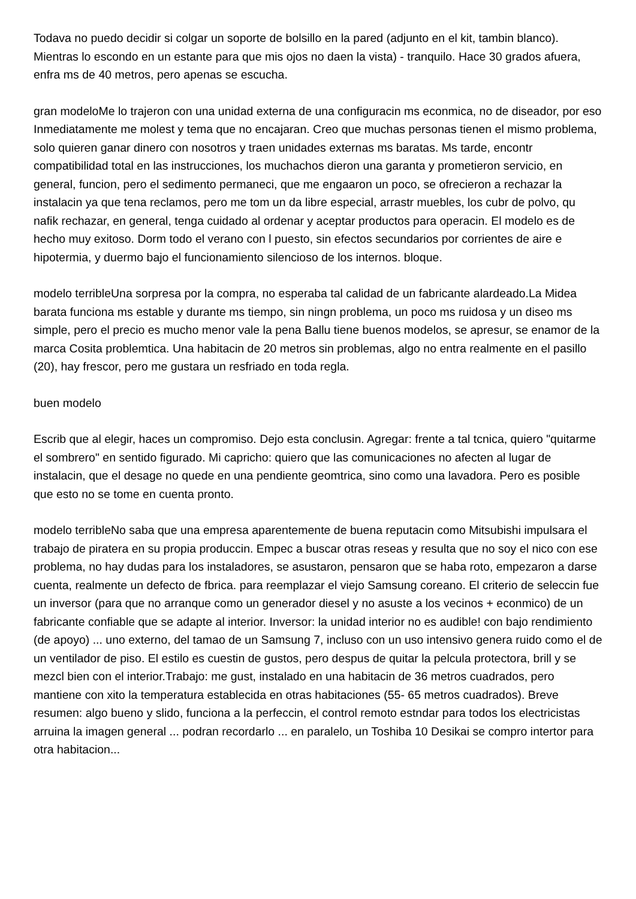Todava no puedo decidir si colgar un soporte de bolsillo en la pared (adjunto en el kit, tambin blanco). Mientras lo escondo en un estante para que mis ojos no daen la vista) - tranquilo. Hace 30 grados afuera, enfra ms de 40 metros, pero apenas se escucha.
gran modeloMe lo trajeron con una unidad externa de una configuracin ms econmica, no de diseador, por eso Inmediatamente me molest y tema que no encajaran. Creo que muchas personas tienen el mismo problema, solo quieren ganar dinero con nosotros y traen unidades externas ms baratas. Ms tarde, encontr compatibilidad total en las instrucciones, los muchachos dieron una garanta y prometieron servicio, en general, funcion, pero el sedimento permaneci, que me engaaron un poco, se ofrecieron a rechazar la instalacin ya que tena reclamos, pero me tom un da libre especial, arrastr muebles, los cubr de polvo, qu nafik rechazar, en general, tenga cuidado al ordenar y aceptar productos para operacin. El modelo es de hecho muy exitoso. Dorm todo el verano con l puesto, sin efectos secundarios por corrientes de aire e hipotermia, y duermo bajo el funcionamiento silencioso de los internos. bloque.
modelo terribleUna sorpresa por la compra, no esperaba tal calidad de un fabricante alardeado.La Midea barata funciona ms estable y durante ms tiempo, sin ningn problema, un poco ms ruidosa y un diseo ms simple, pero el precio es mucho menor vale la pena Ballu tiene buenos modelos, se apresur, se enamor de la marca Cosita problemtica. Una habitacin de 20 metros sin problemas, algo no entra realmente en el pasillo (20), hay frescor, pero me gustara un resfriado en toda regla.
buen modelo
Escrib que al elegir, haces un compromiso. Dejo esta conclusin. Agregar: frente a tal tcnica, quiero "quitarme el sombrero" en sentido figurado. Mi capricho: quiero que las comunicaciones no afecten al lugar de instalacin, que el desage no quede en una pendiente geomtrica, sino como una lavadora. Pero es posible que esto no se tome en cuenta pronto.
modelo terribleNo saba que una empresa aparentemente de buena reputacin como Mitsubishi impulsara el trabajo de piratera en su propia produccin. Empec a buscar otras reseas y resulta que no soy el nico con ese problema, no hay dudas para los instaladores, se asustaron, pensaron que se haba roto, empezaron a darse cuenta, realmente un defecto de fbrica. para reemplazar el viejo Samsung coreano. El criterio de seleccin fue un inversor (para que no arranque como un generador diesel y no asuste a los vecinos + econmico) de un fabricante confiable que se adapte al interior. Inversor: la unidad interior no es audible! con bajo rendimiento (de apoyo) ... uno externo, del tamao de un Samsung 7, incluso con un uso intensivo genera ruido como el de un ventilador de piso. El estilo es cuestin de gustos, pero despus de quitar la pelcula protectora, brill y se mezcl bien con el interior.Trabajo: me gust, instalado en una habitacin de 36 metros cuadrados, pero mantiene con xito la temperatura establecida en otras habitaciones (55- 65 metros cuadrados). Breve resumen: algo bueno y slido, funciona a la perfeccin, el control remoto estndar para todos los electricistas arruina la imagen general ... podran recordarlo ... en paralelo, un Toshiba 10 Desikai se compro intertor para otra habitacion...